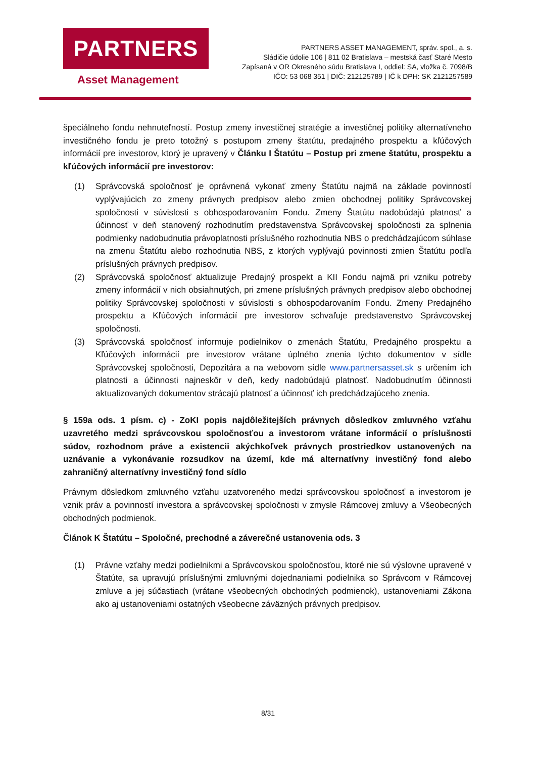PARTNERS
Asset Management
PARTNERS ASSET MANAGEMENT, správ. spol., a. s.
Sládičie údolie 106 | 811 02 Bratislava – mestská časť Staré Mesto
Zapísaná v OR Okresného súdu Bratislava I, oddiel: SA, vložka č. 7098/B
IČO: 53 068 351 | DIČ: 212125789 | IČ k DPH: SK 2121257589
špeciálneho fondu nehnuteľností. Postup zmeny investičnej stratégie a investičnej politiky alternatívneho investičného fondu je preto totožný s postupom zmeny štatútu, predajného prospektu a kľúčových informácií pre investorov, ktorý je upravený v Článku I Štatútu – Postup pri zmene štatútu, prospektu a kľúčových informácií pre investorov:
(1) Správcovská spoločnosť je oprávnená vykonať zmeny Štatútu najmä na základe povinností vyplývajúcich zo zmeny právnych predpisov alebo zmien obchodnej politiky Správcovskej spoločnosti v súvislosti s obhospodarovaním Fondu. Zmeny Štatútu nadobúdajú platnosť a účinnosť v deň stanovený rozhodnutím predstavenstva Správcovskej spoločnosti za splnenia podmienky nadobudnutia právoplatnosti príslušného rozhodnutia NBS o predchádzajúcom súhlase na zmenu Štatútu alebo rozhodnutia NBS, z ktorých vyplývajú povinnosti zmien Štatútu podľa príslušných právnych predpisov.
(2) Správcovská spoločnosť aktualizuje Predajný prospekt a KII Fondu najmä pri vzniku potreby zmeny informácií v nich obsiahnutých, pri zmene príslušných právnych predpisov alebo obchodnej politiky Správcovskej spoločnosti v súvislosti s obhospodarovaním Fondu. Zmeny Predajného prospektu a Kľúčových informácií pre investorov schvaľuje predstavenstvo Správcovskej spoločnosti.
(3) Správcovská spoločnosť informuje podielnikov o zmenách Štatútu, Predajného prospektu a Kľúčových informácií pre investorov vrátane úplného znenia týchto dokumentov v sídle Správcovskej spoločnosti, Depozitára a na webovom sídle www.partnersasset.sk s určením ich platnosti a účinnosti najneskôr v deň, kedy nadobúdajú platnosť. Nadobudnutím účinnosti aktualizovaných dokumentov strácajú platnosť a účinnosť ich predchádzajúceho znenia.
§ 159a ods. 1 písm. c) - ZoKI popis najdôležitejších právnych dôsledkov zmluvného vzťahu uzavretého medzi správcovskou spoločnosťou a investorom vrátane informácií o príslušnosti súdov, rozhodnom práve a existencii akýchkoľvek právnych prostriedkov ustanovených na uznávanie a vykonávanie rozsudkov na území, kde má alternatívny investičný fond alebo zahraničný alternatívny investičný fond sídlo
Právnym dôsledkom zmluvného vzťahu uzatvoreného medzi správcovskou spoločnosť a investorom je vznik práv a povinností investora a správcovskej spoločnosti v zmysle Rámcovej zmluvy a Všeobecných obchodných podmienok.
Článok K Štatútu – Spoločné, prechodné a záverečné ustanovenia ods. 3
(1) Právne vzťahy medzi podielnikmi a Správcovskou spoločnosťou, ktoré nie sú výslovne upravené v Štatúte, sa upravujú príslušnými zmluvnými dojednaniami podielnika so Správcom v Rámcovej zmluve a jej súčastiach (vrátane všeobecných obchodných podmienok), ustanoveniami Zákona ako aj ustanoveniami ostatných všeobecne záväzných právnych predpisov.
8/31